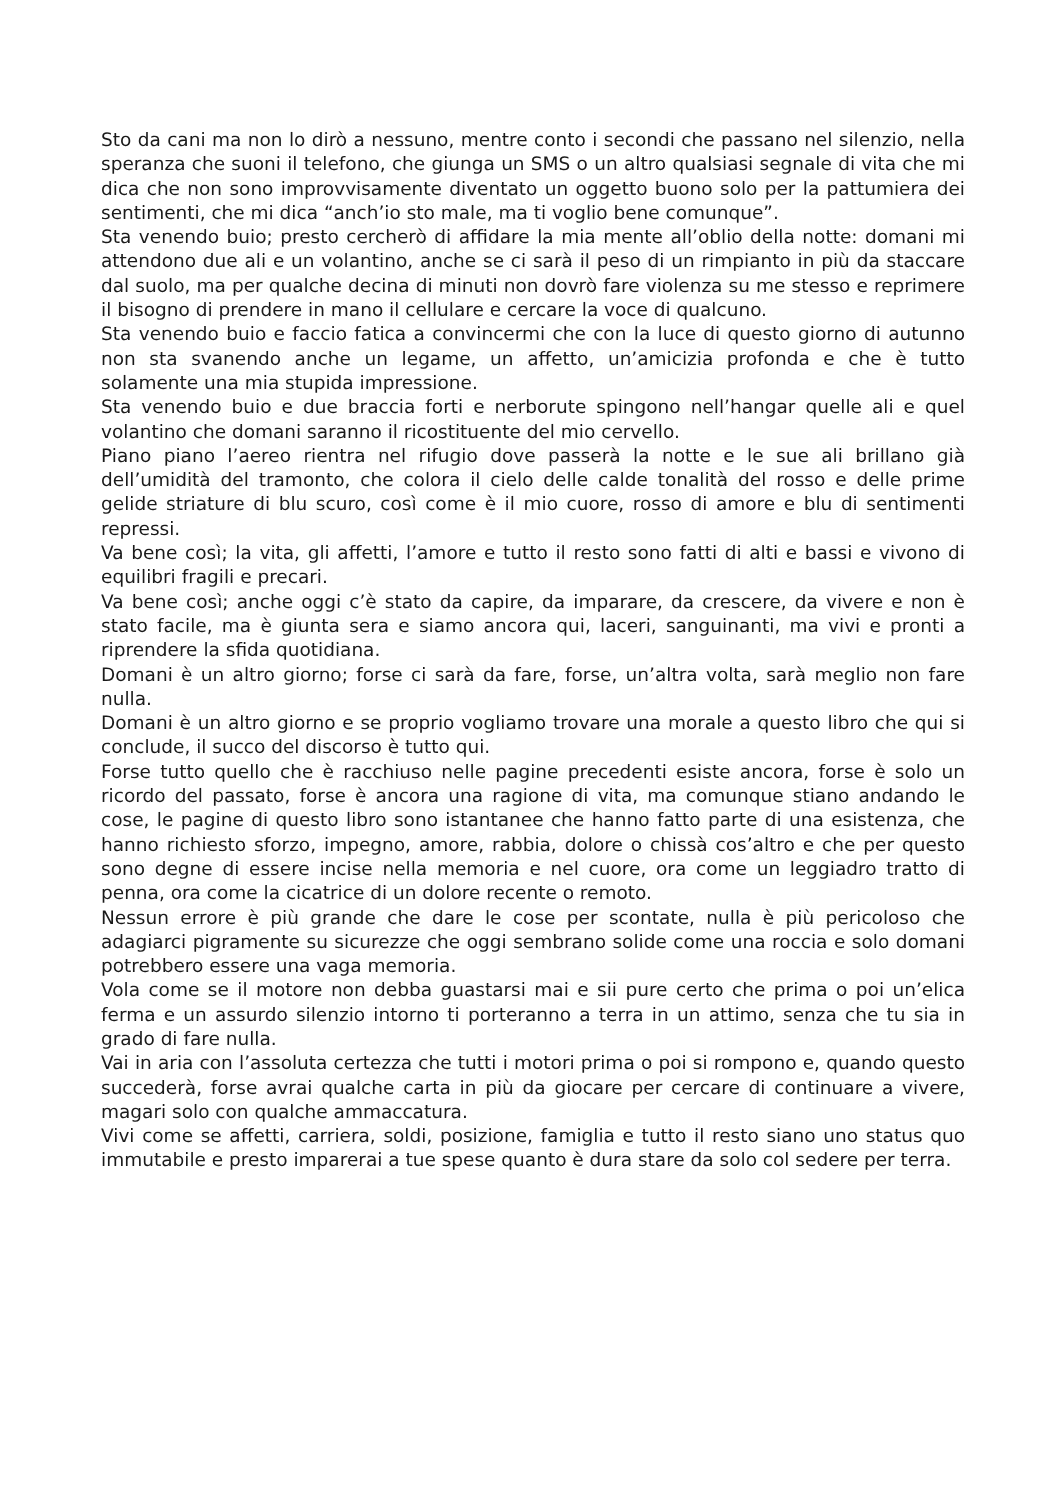Sto da cani ma non lo dirò a nessuno, mentre conto i secondi che passano nel silenzio, nella speranza che suoni il telefono, che giunga un SMS o un altro qualsiasi segnale di vita che mi dica che non sono improvvisamente diventato un oggetto buono solo per la pattumiera dei sentimenti, che mi dica “anch’io sto male, ma ti voglio bene comunque”.
Sta venendo buio; presto cercherò di affidare la mia mente all’oblio della notte: domani mi attendono due ali e un volantino, anche se ci sarà il peso di un rimpianto in più da staccare dal suolo, ma per qualche decina di minuti non dovrò fare violenza su me stesso e reprimere il bisogno di prendere in mano il cellulare e cercare la voce di qualcuno.
Sta venendo buio e faccio fatica a convincermi che con la luce di questo giorno di autunno non sta svanendo anche un legame, un affetto, un’amicizia profonda e che è tutto solamente una mia stupida impressione.
Sta venendo buio e due braccia forti e nerborute spingono nell’hangar quelle ali e quel volantino che domani saranno il ricostituente del mio cervello.
Piano piano l’aereo rientra nel rifugio dove passerà la notte e le sue ali brillano già dell’umidità del tramonto, che colora il cielo delle calde tonalità del rosso e delle prime gelide striature di blu scuro, così come è il mio cuore, rosso di amore e blu di sentimenti repressi.
Va bene così; la vita, gli affetti, l’amore e tutto il resto sono fatti di alti e bassi e vivono di equilibri fragili e precari.
Va bene così; anche oggi c’è stato da capire, da imparare, da crescere, da vivere e non è stato facile, ma è giunta sera e siamo ancora qui, laceri, sanguinanti, ma vivi e pronti a riprendere la sfida quotidiana.
Domani è un altro giorno; forse ci sarà da fare, forse, un’altra volta, sarà meglio non fare nulla.
Domani è un altro giorno e se proprio vogliamo trovare una morale a questo libro che qui si conclude, il succo del discorso è tutto qui.
Forse tutto quello che è racchiuso nelle pagine precedenti esiste ancora, forse è solo un ricordo del passato, forse è ancora una ragione di vita, ma comunque stiano andando le cose, le pagine di questo libro sono istantanee che hanno fatto parte di una esistenza, che hanno richiesto sforzo, impegno, amore, rabbia, dolore o chissà cos’altro e che per questo sono degne di essere incise nella memoria e nel cuore, ora come un leggiadro tratto di penna, ora come la cicatrice di un dolore recente o remoto.
Nessun errore è più grande che dare le cose per scontate, nulla è più pericoloso che adagiarci pigramente su sicurezze che oggi sembrano solide come una roccia e solo domani potrebbero essere una vaga memoria.
Vola come se il motore non debba guastarsi mai e sii pure certo che prima o poi un’elica ferma e un assurdo silenzio intorno ti porteranno a terra in un attimo, senza che tu sia in grado di fare nulla.
Vai in aria con l’assoluta certezza che tutti i motori prima o poi si rompono e, quando questo succederà, forse avrai qualche carta in più da giocare per cercare di continuare a vivere, magari solo con qualche ammaccatura.
Vivi come se affetti, carriera, soldi, posizione, famiglia e tutto il resto siano uno status quo immutabile e presto imparerai a tue spese quanto è dura stare da solo col sedere per terra.